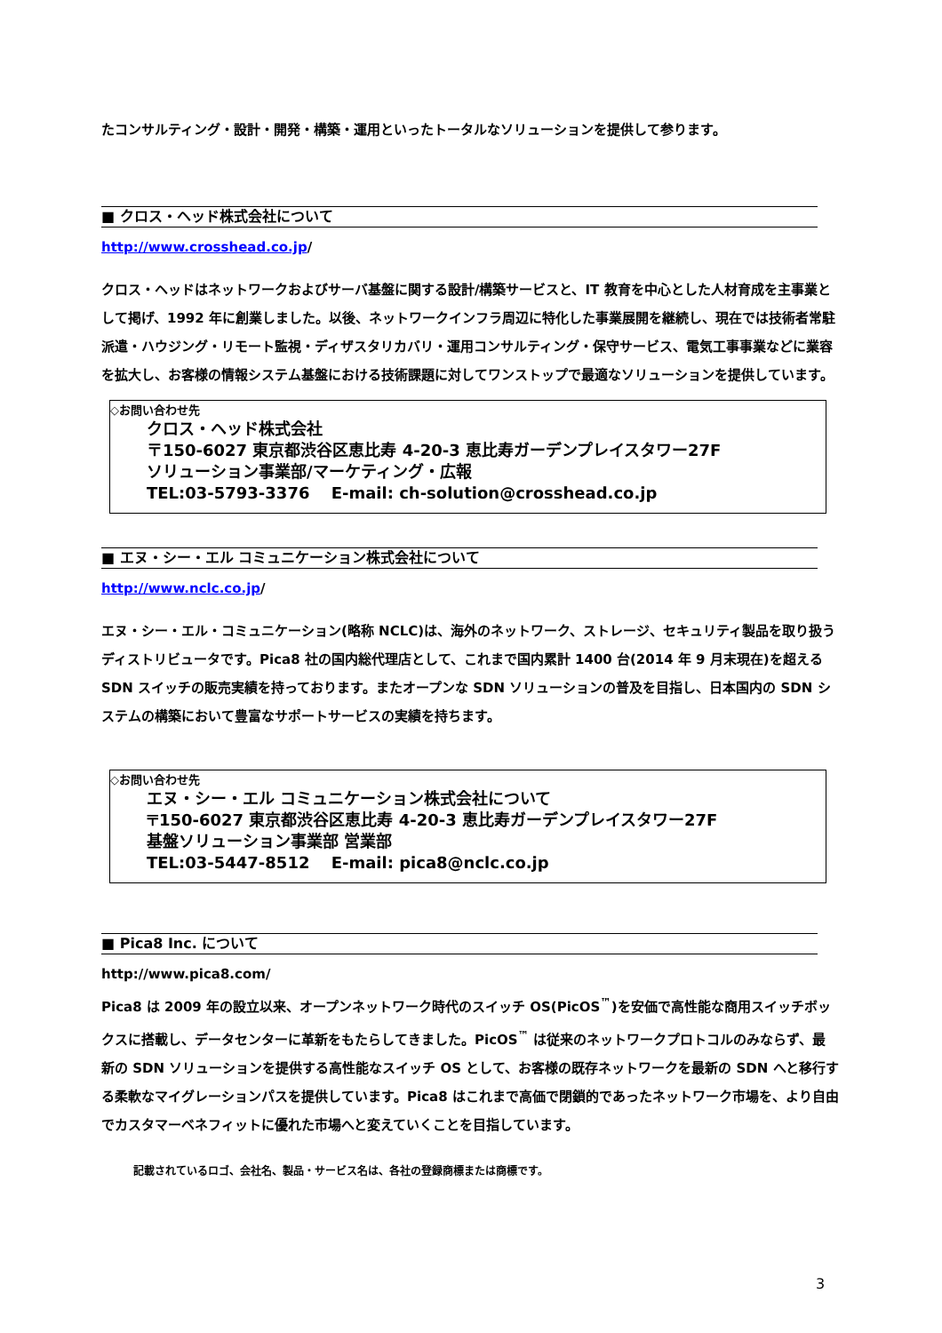たコンサルティング・設計・開発・構築・運用といったトータルなソリューションを提供して参ります。
■ クロス・ヘッド株式会社について
http://www.crosshead.co.jp/
クロス・ヘッドはネットワークおよびサーバ基盤に関する設計/構築サービスと、IT 教育を中心とした人材育成を主事業として掲げ、1992 年に創業しました。以後、ネットワークインフラ周辺に特化した事業展開を継続し、現在では技術者常駐派遣・ハウジング・リモート監視・ディザスタリカバリ・運用コンサルティング・保守サービス、電気工事事業などに業容を拡大し、お客様の情報システム基盤における技術課題に対してワンストップで最適なソリューションを提供しています。
◇お問い合わせ先
クロス・ヘッド株式会社
〒150-6027 東京都渋谷区恵比寿 4-20-3 恵比寿ガーデンプレイスタワー27F
ソリューション事業部/マーケティング・広報
TEL:03-5793-3376 　E-mail: ch-solution@crosshead.co.jp
■ エヌ・シー・エル コミュニケーション株式会社について
http://www.nclc.co.jp/
エヌ・シー・エル・コミュニケーション(略称 NCLC)は、海外のネットワーク、ストレージ、セキュリティ製品を取り扱うディストリビュータです。Pica8 社の国内総代理店として、これまで国内累計 1400 台(2014 年 9 月末現在)を超える SDN スイッチの販売実績を持っております。またオープンな SDN ソリューションの普及を目指し、日本国内の SDN システムの構築において豊富なサポートサービスの実績を持ちます。
◇お問い合わせ先
エヌ・シー・エル コミュニケーション株式会社について
〒150-6027 東京都渋谷区恵比寿 4-20-3 恵比寿ガーデンプレイスタワー27F
基盤ソリューション事業部 営業部
TEL:03-5447-8512 　E-mail: pica8@nclc.co.jp
■ Pica8 Inc. について
http://www.pica8.com/
Pica8 は 2009 年の設立以来、オープンネットワーク時代のスイッチ OS(PicOS<sup>™</sup>)を安価で高性能な商用スイッチボックスに搭載し、データセンターに革新をもたらしてきました。PicOS<sup>™</sup> は従来のネットワークプロトコルのみならず、最新の SDN ソリューションを提供する高性能なスイッチ OS として、お客様の既存ネットワークを最新の SDN へと移行する柔軟なマイグレーションパスを提供しています。Pica8 はこれまで高価で閉鎖的であったネットワーク市場を、より自由でカスタマーベネフィットに優れた市場へと変えていくことを目指しています。
記載されているロゴ、会社名、製品・サービス名は、各社の登録商標または商標です。
3